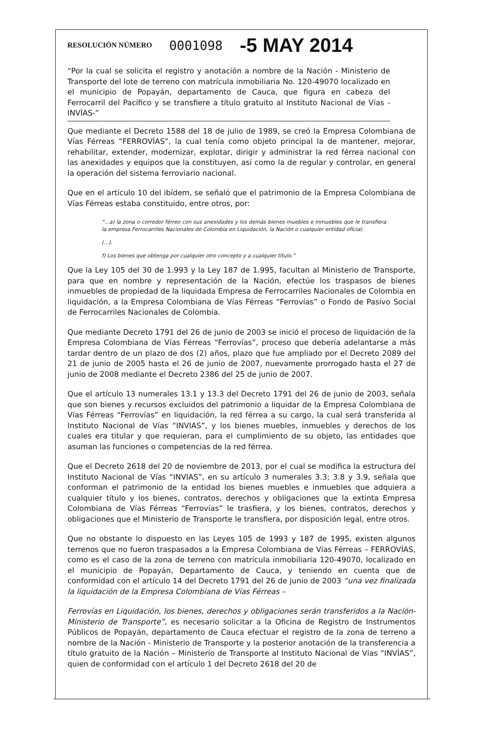RESOLUCIÓN NÚMERO 0001098 -5 MAY 2014
“Por la cual se solicita el registro y anotación a nombre de la Nación - Ministerio de Transporte del lote de terreno con matrícula inmobiliaria No. 120-49070 localizado en el municipio de Popayán, departamento de Cauca, que figura en cabeza del Ferrocarril del Pacífico y se transfiere a título gratuito al Instituto Nacional de Vías -INVÍAS-”
Que mediante el Decreto 1588 del 18 de julio de 1989, se creó la Empresa Colombiana de Vías Férreas “FERROVÍAS”, la cual tenía como objeto principal la de mantener, mejorar, rehabilitar, extender, modernizar, explotar, dirigir y administrar la red férrea nacional con las anexidades y equipos que la constituyen, así como la de regular y controlar, en general la operación del sistema ferroviario nacional.
Que en el artículo 10 del ibídem, se señaló que el patrimonio de la Empresa Colombiana de Vías Férreas estaba constituido, entre otros, por:
“...a) la zona o corredor férreo con sus anexidades y los demás bienes muebles e inmuebles que le transfiera la empresa Ferrocarriles Nacionales de Colombia en Liquidación, la Nación o cualquier entidad oficial;
(...).
f) Los bienes que obtenga por cualquier otro concepto y a cualquier título.”
Que la Ley 105 del 30 de 1.993 y la Ley 187 de 1.995, facultan al Ministerio de Transporte, para que en nombre y representación de la Nación, efectúe los traspasos de bienes inmuebles de propiedad de la liquidada Empresa de Ferrocarriles Nacionales de Colombia en liquidación, a la Empresa Colombiana de Vías Férreas “Ferrovías” o Fondo de Pasivo Social de Ferrocarriles Nacionales de Colombia.
Que mediante Decreto 1791 del 26 de junio de 2003 se inició el proceso de liquidación de la Empresa Colombiana de Vías Férreas “Ferrovías”, proceso que debería adelantarse a más tardar dentro de un plazo de dos (2) años, plazo que fue ampliado por el Decreto 2089 del 21 de junio de 2005 hasta el 26 de junio de 2007, nuevamente prorrogado hasta el 27 de junio de 2008 mediante el Decreto 2386 del 25 de junio de 2007.
Que el artículo 13 numerales 13.1 y 13.3 del Decreto 1791 del 26 de junio de 2003, señala que son bienes y recursos excluidos del patrimonio a liquidar de la Empresa Colombiana de Vías Férreas “Ferrovías” en liquidación, la red férrea a su cargo, la cual será transferida al Instituto Nacional de Vías “INVIAS”, y los bienes muebles, inmuebles y derechos de los cuales era titular y que requieran, para el cumplimiento de su objeto, las entidades que asuman las funciones o competencias de la red férrea.
Que el Decreto 2618 del 20 de noviembre de 2013, por el cual se modifica la estructura del Instituto Nacional de Vías “INVIAS”, en su artículo 3 numerales 3.3; 3.8 y 3.9, señala que conforman el patrimonio de la entidad los bienes muebles e inmuebles que adquiera a cualquier título y los bienes, contratos, derechos y obligaciones que la extinta Empresa Colombiana de Vías Férreas “Ferrovías” le trasfiera, y los bienes, contratos, derechos y obligaciones que el Ministerio de Transporte le transfiera, por disposición legal, entre otros.
Que no obstante lo dispuesto en las Leyes 105 de 1993 y 187 de 1995, existen algunos terrenos que no fueron traspasados a la Empresa Colombiana de Vías Férreas – FERROVÍAS, como es el caso de la zona de terreno con matrícula inmobiliaria 120-49070, localizado en el municipio de Popayán, Departamento de Cauca, y teniendo en cuenta que de conformidad con el artículo 14 del Decreto 1791 del 26 de junio de 2003 “una vez finalizada la liquidación de la Empresa Colombiana de Vías Férreas –
Ferrovías en Liquidación, los bienes, derechos y obligaciones serán transferidos a la Nación- Ministerio de Transporte”, es necesario solicitar a la Oficina de Registro de Instrumentos Públicos de Popayán, departamento de Cauca efectuar el registro de la zona de terreno a nombre de la Nación - Ministerio de Transporte y la posterior anotación de la transferencia a título gratuito de la Nación – Ministerio de Transporte al Instituto Nacional de Vías “INVÍAS”, quien de conformidad con el artículo 1 del Decreto 2618 del 20 de